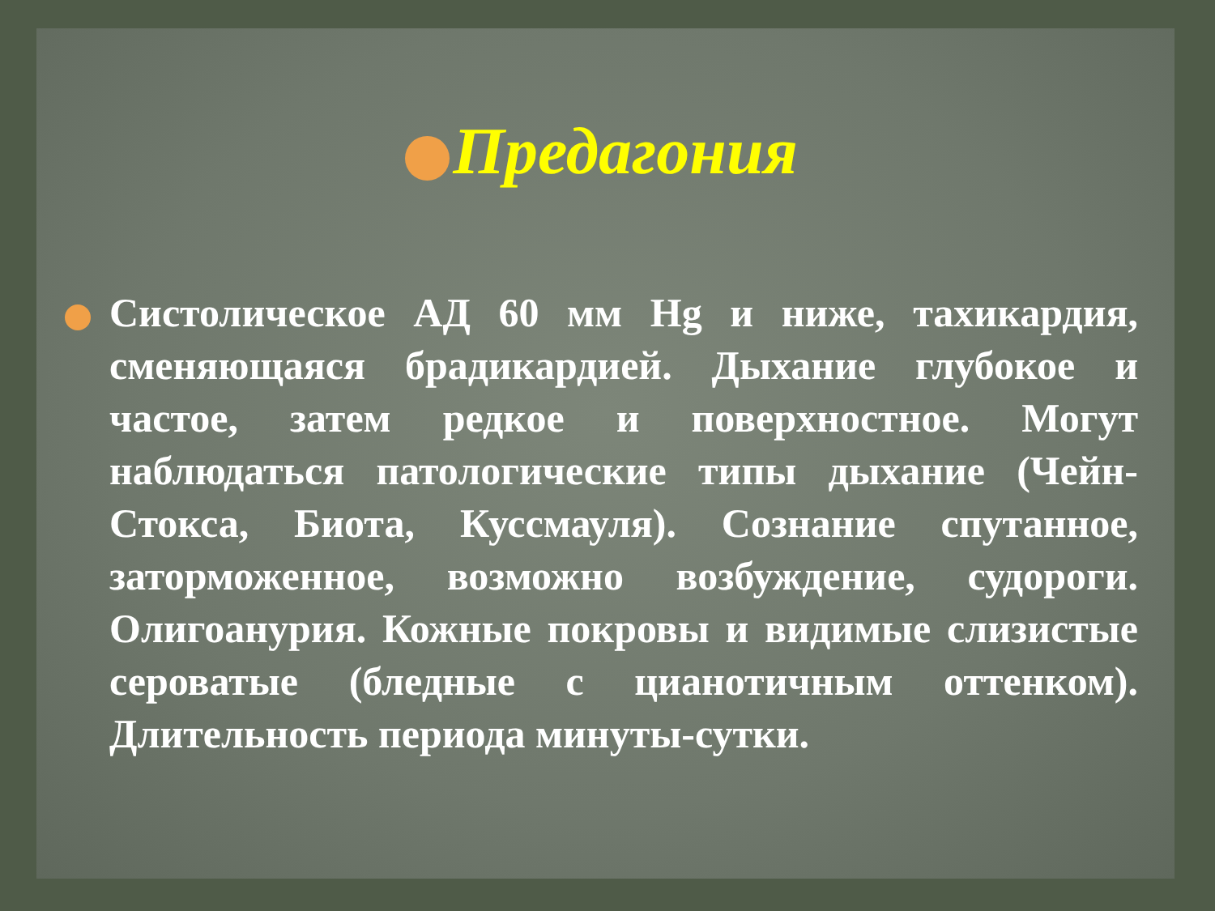Предагония
Систолическое АД 60 мм Hg и ниже, тахикардия, сменяющаяся брадикардией. Дыхание глубокое и частое, затем редкое и поверхностное. Могут наблюдаться патологические типы дыхание (Чейн-Стокса, Биота, Куссмауля). Сознание спутанное, заторможенное, возможно возбуждение, судороги. Олигоанурия. Кожные покровы и видимые слизистые сероватые (бледные с цианотичным оттенком). Длительность периода минуты-сутки.